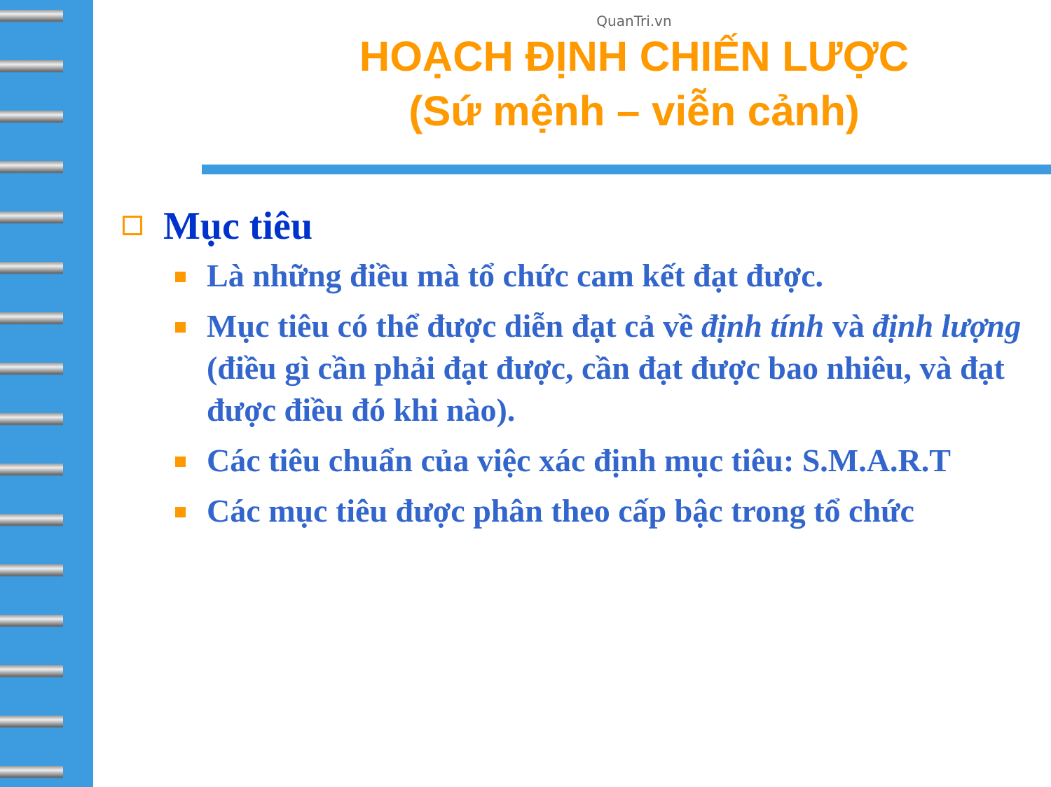QuanTri.vn
HOẠCH ĐỊNH CHIẾN LƯỢC
(Sứ mệnh – viễn cảnh)
Mục tiêu
Là những điều mà tổ chức cam kết đạt được.
Mục tiêu có thể được diễn đạt cả về định tính và định lượng (điều gì cần phải đạt được, cần đạt được bao nhiêu, và đạt được điều đó khi nào).
Các tiêu chuẩn của việc xác định mục tiêu: S.M.A.R.T
Các mục tiêu được phân theo cấp bậc trong tổ chức